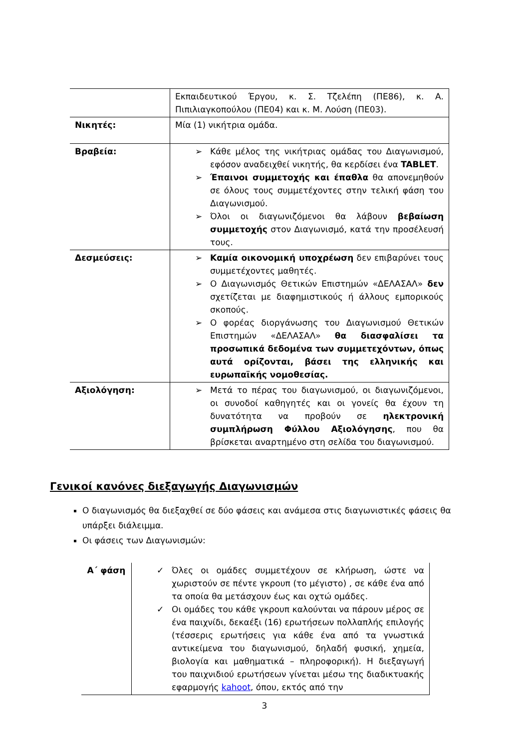| | Εκπαιδευτικού Έργου, κ. Σ. Τζελέπη (ΠΕ86), κ. Α. Πιπιλιαγκοπούλου (ΠΕ04) και κ. Μ. Λούση (ΠΕ03). |
| Νικητές: | Μία (1) νικήτρια ομάδα. |
| Βραβεία: | ➢ Κάθε μέλος της νικήτριας ομάδας του Διαγωνισμού, εφόσον αναδειχθεί νικητής, θα κερδίσει ένα TABLET . ➢ Έπαινοι συμμετοχής και έπαθλα θα απονεμηθούν σε όλους τους συμμετέχοντες στην τελική φάση του Διαγωνισμού. ➢ Όλοι οι διαγωνιζόμενοι θα λάβουν βεβαίωση συμμετοχής στον Διαγωνισμό, κατά την προσέλευσή τους. |
| Δεσμεύσεις: | ➢ Καμία οικονομική υποχρέωση δεν επιβαρύνει τους συμμετέχοντες μαθητές. ➢ Ο Διαγωνισμός Θετικών Επιστημών «ΔΕΛΑΣΑΛ» δεν σχετίζεται με διαφημιστικούς ή άλλους εμπορικούς σκοπούς. ➢ Ο φορέας διοργάνωσης του Διαγωνισμού Θετικών Επιστημών «ΔΕΛΑΣΑΛ» θα διασφαλίσει τα προσωπικά δεδομένα των συμμετεχόντων, όπως αυτά ορίζονται, βάσει της ελληνικής και ευρωπαϊκής νομοθεσίας. |
| Αξιολόγηση: | ➢ Μετά το πέρας του διαγωνισμού, οι διαγωνιζόμενοι, οι συνοδοί καθηγητές και οι γονείς θα έχουν τη δυνατότητα να προβούν σε ηλεκτρονική συμπλήρωση Φύλλου Αξιολόγησης , που θα βρίσκεται αναρτημένο στη σελίδα του διαγωνισμού. |
Γενικοί κανόνες διεξαγωγής Διαγωνισμών
Ο διαγωνισμός θα διεξαχθεί σε δύο φάσεις και ανάμεσα στις διαγωνιστικές φάσεις θα υπάρξει διάλειμμα.
Οι φάσεις των Διαγωνισμών:
| Α΄ φάση | ✓ Όλες οι ομάδες συμμετέχουν σε κλήρωση, ώστε να χωριστούν σε πέντε γκρουπ (το μέγιστο) , σε κάθε ένα από τα οποία θα μετάσχουν έως και οχτώ ομάδες. ✓ Οι ομάδες του κάθε γκρουπ καλούνται να πάρουν μέρος σε ένα παιχνίδι, δεκαέξι (16) ερωτήσεων πολλαπλής επιλογής (τέσσερις ερωτήσεις για κάθε ένα από τα γνωστικά αντικείμενα του διαγωνισμού, δηλαδή φυσική, χημεία, βιολογία και μαθηματικά – πληροφορική). Η διεξαγωγή του παιχνιδιού ερωτήσεων γίνεται μέσω της διαδικτυακής εφαρμογής kahoot , όπου, εκτός από την |
3